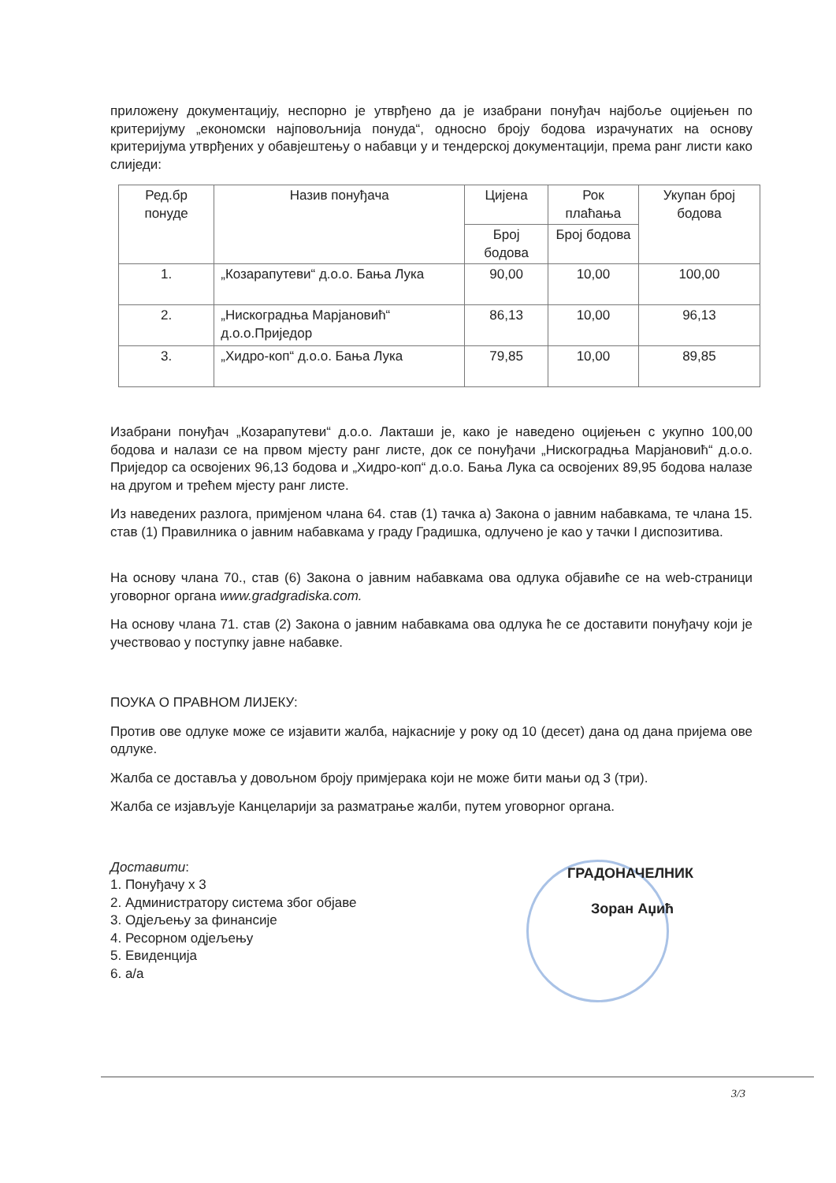приложену документацију, неспорно је утврђено да је изабрани понуђач најбоље оцијењен по критеријуму „економски најповољнија понуда“, односно броју бодова израчунатих на основу критеријума утврђених у обавјештењу о набавци у и тендерској документацији, према ранг листи како слиједи:
| Ред.бр понуде | Назив понуђача | Цијена | Рок плаћања | Укупан број бодова |
| --- | --- | --- | --- | --- |
| | | Број бодова | Број бодова | |
| 1. | „Козарапутеви“ д.о.о. Бања Лука | 90,00 | 10,00 | 100,00 |
| 2. | „Нискоградња Марјановић“ д.о.о.Приједор | 86,13 | 10,00 | 96,13 |
| 3. | „Хидро-коп“ д.о.о. Бања Лука | 79,85 | 10,00 | 89,85 |
Изабрани понуђач „Козарапутеви“ д.о.о. Лакташи је, како је наведено оцијењен с укупно 100,00 бодова и налази се на првом мјесту ранг листе, док се понуђачи „Нискоградња Марјановић“ д.о.о. Приједор са освојених 96,13 бодова и „Хидро-коп“ д.о.о. Бања Лука са освојених 89,95 бодова налазе на другом и трећем мјесту ранг листе.
Из наведених разлога, примјеном члана 64. став (1) тачка а) Закона о јавним набавкама, те члана 15. став (1) Правилника о јавним набавкама у граду Градишка, одлучено је као у тачки I диспозитива.
На основу члана 70., став (6) Закона о јавним набавкама ова одлука објавиће се на web-страници уговорног органа www.gradgradiska.com.
На основу члана 71. став (2) Закона о јавним набавкама ова одлука ће се доставити понуђачу који је учествовао у поступку јавне набавке.
ПОУКА О ПРАВНОМ ЛИЈЕКУ:
Против ове одлуке може се изјавити жалба, најкасније у року од 10 (десет) дана од дана пријема ове одлуке.
Жалба се доставља у довољном броју примјерака који не може бити мањи од 3 (три).
Жалба се изјављује Канцеларији за разматрање жалби, путем уговорног органа.
Доставити:
1. Понуђачу x 3
2. Администратору система због објаве
3. Одјељењу за финансије
4. Ресорном одјељењу
5. Евиденција
6. а/а
ГРАДОНАЧЕЛНИК
Зоран Аџић
3/3